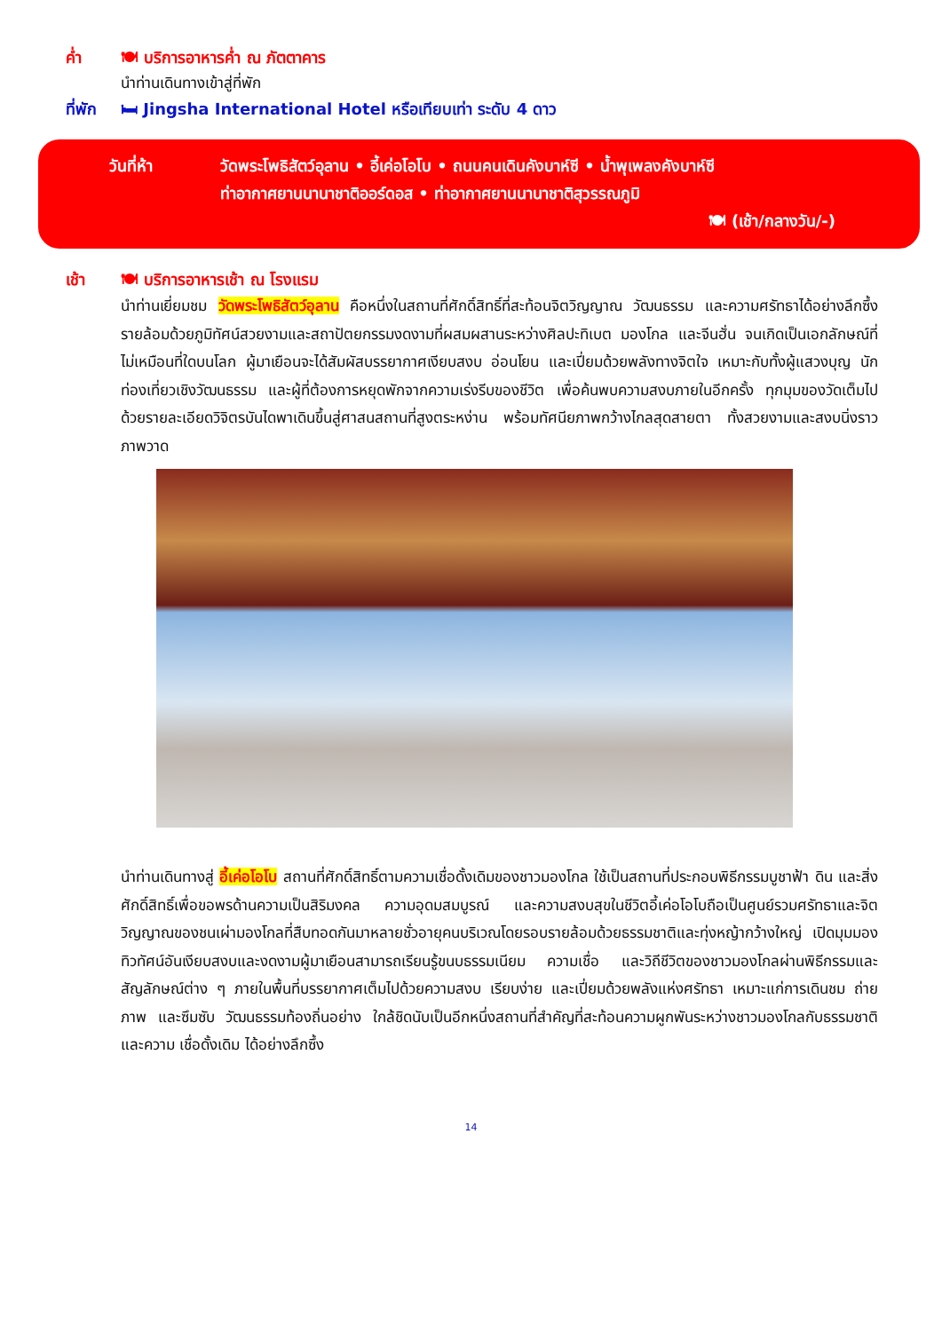ค่ำ 🍽 บริการอาหารค่ำ ณ ภัตตาคาร
นำท่านเดินทางเข้าสู่ที่พัก
ที่พัก
🛏 Jingsha International Hotel หรือเทียบเท่า ระดับ 4 ดาว
วันที่ห้า วัดพระโพธิสัตว์อุลาน • อี้เค่อโอโบ • ถนนคนเดินคังบาห์ซี • น้ำพุเพลงคังบาห์ซี
ท่าอากาศยานนานาชาติออร์ดอส • ท่าอากาศยานนานาชาติสุวรรณภูมิ
🍽 (เช้า/กลางวัน/-)
เช้า 🍽 บริการอาหารเช้า ณ โรงแรม
นำท่านเยี่ยมชม วัดพระโพธิสัตว์อุลาน คือหนึ่งในสถานที่ศักดิ์สิทธิ์ที่สะท้อนจิตวิญญาณ วัฒนธรรม และความศรัทธาได้อย่างลึกซึ้ง รายล้อมด้วยภูมิทัศน์สวยงามและสถาปัตยกรรมงดงามที่ผสมผสานระหว่างศิลปะทิเบต มองโกล และจีนฮั่น จนเกิดเป็นเอกลักษณ์ที่ไม่เหมือนที่ใดบนโลก ผู้มาเยือนจะได้สัมผัสบรรยากาศเงียบสงบ อ่อนโยน และเปี่ยมด้วยพลังทางจิตใจ เหมาะกับทั้งผู้แสวงบุญ นักท่องเที่ยวเชิงวัฒนธรรม และผู้ที่ต้องการหยุดพักจากความเร่งรีบของชีวิต เพื่อค้นพบความสงบภายในอีกครั้ง ทุกมุมของวัดเต็มไปด้วยรายละเอียดวิจิตรบันไดพาเดินขึ้นสู่ศาสนสถานที่สูงตระหง่าน พร้อมทัศนียภาพกว้างไกลสุดสายตา ทั้งสวยงามและสงบนิ่งราวภาพวาด
นำท่านเดินทางสู่ อี้เค่อโอโบ สถานที่ศักดิ์สิทธิ์ตามความเชื่อดั้งเดิมของชาวมองโกล ใช้เป็นสถานที่ประกอบพิธีกรรมบูชาฟ้า ดิน และสิ่งศักดิ์สิทธิ์เพื่อขอพรด้านความเป็นสิริมงคล ความอุดมสมบูรณ์ และความสงบสุขในชีวิตอี้เค่อโอโบถือเป็นศูนย์รวมศรัทธาและจิตวิญญาณของชนเผ่ามองโกลที่สืบทอดกันมาหลายชั่วอายุคนบริเวณโดยรอบรายล้อมด้วยธรรมชาติและทุ่งหญ้ากว้างใหญ่ เปิดมุมมองทิวทัศน์อันเงียบสงบและงดงามผู้มาเยือนสามารถเรียนรู้ขนบธรรมเนียม ความเชื่อ และวิถีชีวิตของชาวมองโกลผ่านพิธีกรรมและสัญลักษณ์ต่าง ๆ ภายในพื้นที่บรรยากาศเต็มไปด้วยความสงบ เรียบง่าย และเปี่ยมด้วยพลังแห่งศรัทธา เหมาะแก่การเดินชม ถ่ายภาพ และซึมซับ วัฒนธรรมท้องถิ่นอย่าง ใกล้ชิดนับเป็นอีกหนึ่งสถานที่สำคัญที่สะท้อนความผูกพันระหว่างชาวมองโกลกับธรรมชาติและความ เชื่อดั้งเดิม ได้อย่างลึกซึ้ง
14